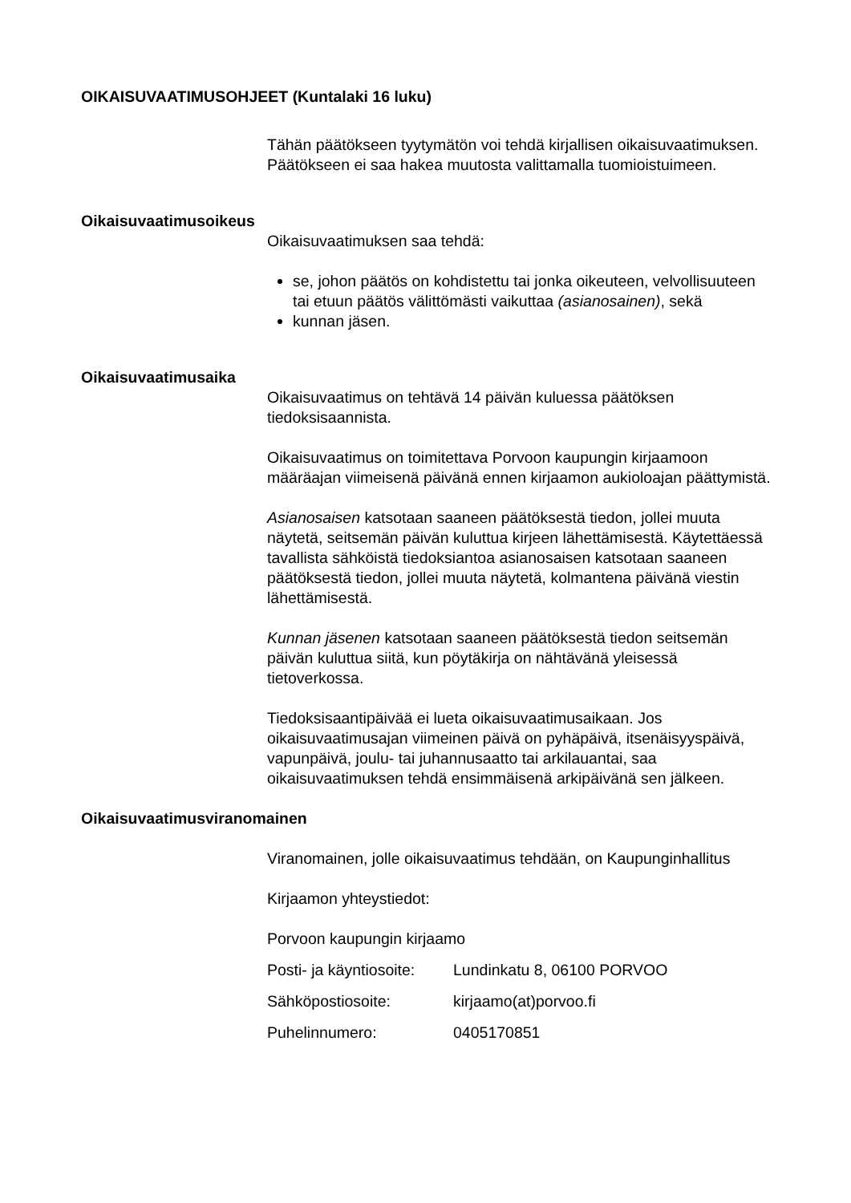OIKAISUVAATIMUSOHJEET (Kuntalaki 16 luku)
Tähän päätökseen tyytymätön voi tehdä kirjallisen oikaisuvaatimuksen. Päätökseen ei saa hakea muutosta valittamalla tuomioistuimeen.
Oikaisuvaatimusoikeus
Oikaisuvaatimuksen saa tehdä:
se, johon päätös on kohdistettu tai jonka oikeuteen, velvollisuuteen tai etuun päätös välittömästi vaikuttaa (asianosainen), sekä
kunnan jäsen.
Oikaisuvaatimusaika
Oikaisuvaatimus on tehtävä 14 päivän kuluessa päätöksen tiedoksisaannista.
Oikaisuvaatimus on toimitettava Porvoon kaupungin kirjaamoon määräajan viimeisenä päivänä ennen kirjaamon aukioloajan päättymistä.
Asianosaisen katsotaan saaneen päätöksestä tiedon, jollei muuta näytetä, seitsemän päivän kuluttua kirjeen lähettämisestä. Käytettäessä tavallista sähköistä tiedoksiantoa asianosaisen katsotaan saaneen päätöksestä tiedon, jollei muuta näytetä, kolmantena päivänä viestin lähettämisestä.
Kunnan jäsenen katsotaan saaneen päätöksestä tiedon seitsemän päivän kuluttua siitä, kun pöytäkirja on nähtävänä yleisessä tietoverkossa.
Tiedoksisaantipäivää ei lueta oikaisuvaatimusaikaan. Jos oikaisuvaatimusajan viimeinen päivä on pyhäpäivä, itsenäisyyspäivä, vapunpäivä, joulu- tai juhannusaatto tai arkilauantai, saa oikaisuvaatimuksen tehdä ensimmäisenä arkipäivänä sen jälkeen.
Oikaisuvaatimusviranomainen
Viranomainen, jolle oikaisuvaatimus tehdään, on Kaupunginhallitus
Kirjaamon yhteystiedot:
Porvoon kaupungin kirjaamo
| Posti- ja käyntiosoite: | Lundinkatu 8, 06100 PORVOO |
| Sähköpostiosoite: | kirjaamo(at)porvoo.fi |
| Puhelinnumero: | 0405170851 |